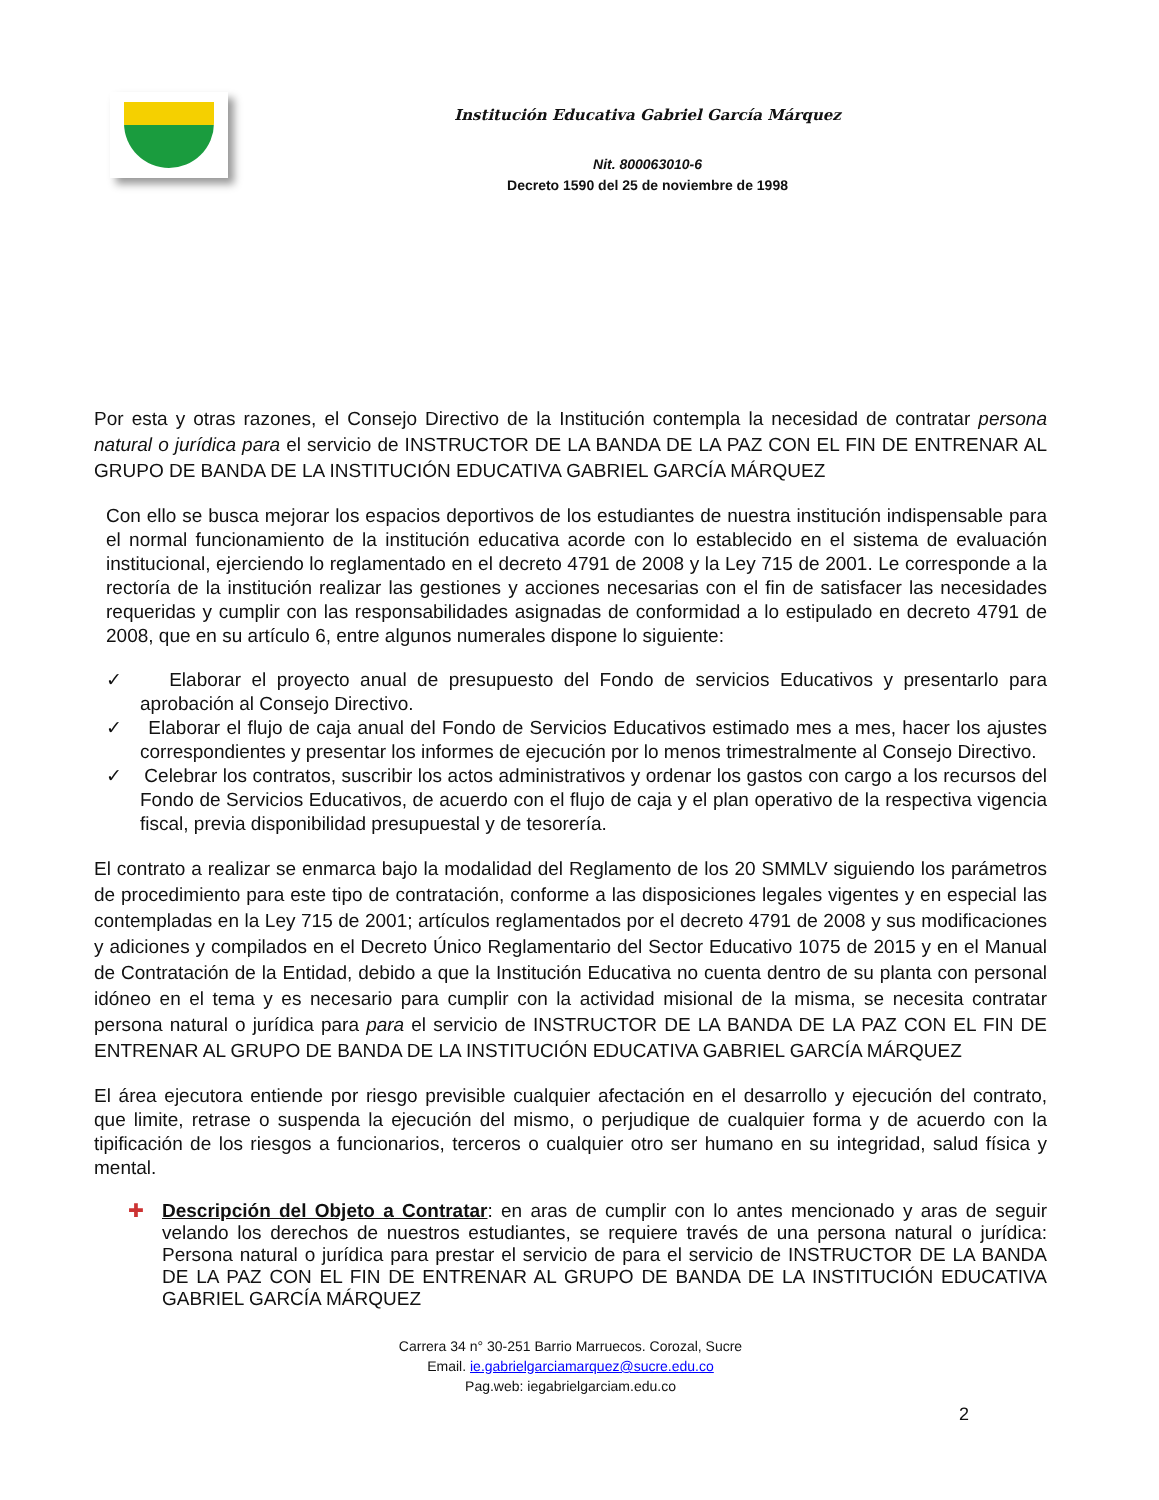Institución Educativa Gabriel García Márquez
Nit. 800063010-6
Decreto 1590 del 25 de noviembre de 1998
Por esta y otras razones, el Consejo Directivo de la Institución contempla la necesidad de contratar persona natural o jurídica para el servicio de INSTRUCTOR DE LA BANDA DE LA PAZ CON EL FIN DE ENTRENAR AL GRUPO DE BANDA DE LA INSTITUCIÓN EDUCATIVA GABRIEL GARCÍA MÁRQUEZ
Con ello se busca mejorar los espacios deportivos de los estudiantes de nuestra institución indispensable para el normal funcionamiento de la institución educativa acorde con lo establecido en el sistema de evaluación institucional, ejerciendo lo reglamentado en el decreto 4791 de 2008 y la Ley 715 de 2001. Le corresponde a la rectoría de la institución realizar las gestiones y acciones necesarias con el fin de satisfacer las necesidades requeridas y cumplir con las responsabilidades asignadas de conformidad a lo estipulado en decreto 4791 de 2008, que en su artículo 6, entre algunos numerales dispone lo siguiente:
✓ Elaborar el proyecto anual de presupuesto del Fondo de servicios Educativos y presentarlo para aprobación al Consejo Directivo.
✓ Elaborar el flujo de caja anual del Fondo de Servicios Educativos estimado mes a mes, hacer los ajustes correspondientes y presentar los informes de ejecución por lo menos trimestralmente al Consejo Directivo.
✓ Celebrar los contratos, suscribir los actos administrativos y ordenar los gastos con cargo a los recursos del Fondo de Servicios Educativos, de acuerdo con el flujo de caja y el plan operativo de la respectiva vigencia fiscal, previa disponibilidad presupuestal y de tesorería.
El contrato a realizar se enmarca bajo la modalidad del Reglamento de los 20 SMMLV siguiendo los parámetros de procedimiento para este tipo de contratación, conforme a las disposiciones legales vigentes y en especial las contempladas en la Ley 715 de 2001; artículos reglamentados por el decreto 4791 de 2008 y sus modificaciones y adiciones y compilados en el Decreto Único Reglamentario del Sector Educativo 1075 de 2015 y en el Manual de Contratación de la Entidad, debido a que la Institución Educativa no cuenta dentro de su planta con personal idóneo en el tema y es necesario para cumplir con la actividad misional de la misma, se necesita contratar persona natural o jurídica para para el servicio de INSTRUCTOR DE LA BANDA DE LA PAZ CON EL FIN DE ENTRENAR AL GRUPO DE BANDA DE LA INSTITUCIÓN EDUCATIVA GABRIEL GARCÍA MÁRQUEZ
El área ejecutora entiende por riesgo previsible cualquier afectación en el desarrollo y ejecución del contrato, que limite, retrase o suspenda la ejecución del mismo, o perjudique de cualquier forma y de acuerdo con la tipificación de los riesgos a funcionarios, terceros o cualquier otro ser humano en su integridad, salud física y mental.
✚ Descripción del Objeto a Contratar: en aras de cumplir con lo antes mencionado y aras de seguir velando los derechos de nuestros estudiantes, se requiere través de una persona natural o jurídica: Persona natural o jurídica para prestar el servicio de para el servicio de INSTRUCTOR DE LA BANDA DE LA PAZ CON EL FIN DE ENTRENAR AL GRUPO DE BANDA DE LA INSTITUCIÓN EDUCATIVA GABRIEL GARCÍA MÁRQUEZ
Carrera 34 n° 30-251 Barrio Marruecos. Corozal, Sucre
Email. ie.gabrielgarciamarquez@sucre.edu.co
Pag.web: iegabrielgarciam.edu.co
2